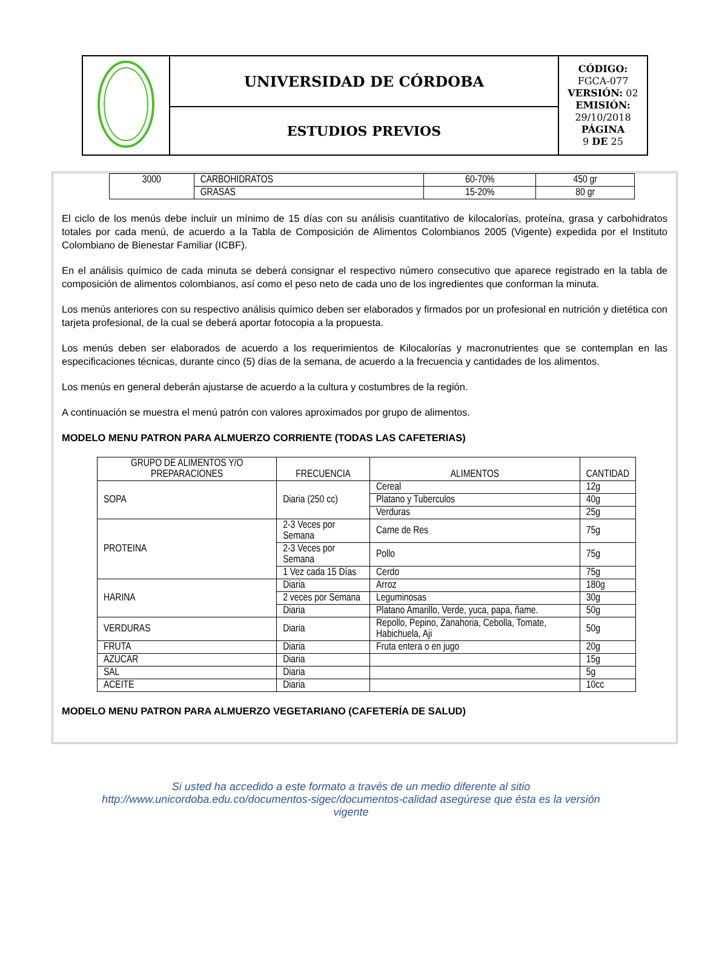| | UNIVERSIDAD DE CÓRDOBA | CÓDIGO: FGCA-077 VERSIÓN: 02 EMISIÓN: 29/10/2018 PÁGINA 9 DE 25 |
| | ESTUDIOS PREVIOS | |
| 3000 | CARBOHIDRATOS | 60-70% | 450 gr |
| | GRASAS | 15-20% | 80 gr |
El ciclo de los menús debe incluir un mínimo de 15 días con su análisis cuantitativo de kilocalorías, proteína, grasa y carbohidratos totales por cada menú, de acuerdo a la Tabla de Composición de Alimentos Colombianos 2005 (Vigente) expedida por el Instituto Colombiano de Bienestar Familiar (ICBF).
En el análisis químico de cada minuta se deberá consignar el respectivo número consecutivo que aparece registrado en la tabla de composición de alimentos colombianos, así como el peso neto de cada uno de los ingredientes que conforman la minuta.
Los menús anteriores con su respectivo análisis químico deben ser elaborados y firmados por un profesional en nutrición y dietética con tarjeta profesional, de la cual se deberá aportar fotocopia a la propuesta.
Los menús deben ser elaborados de acuerdo a los requerimientos de Kilocalorías y macronutrientes que se contemplan en las especificaciones técnicas, durante cinco (5) días de la semana, de acuerdo a la frecuencia y cantidades de los alimentos.
Los menús en general deberán ajustarse de acuerdo a la cultura y costumbres de la región.
A continuación se muestra el menú patrón con valores aproximados por grupo de alimentos.
MODELO MENU PATRON PARA ALMUERZO CORRIENTE (TODAS LAS CAFETERIAS)
| GRUPO DE ALIMENTOS Y/O PREPARACIONES | FRECUENCIA | ALIMENTOS | CANTIDAD |
| --- | --- | --- | --- |
| SOPA | Diaria (250 cc) | Cereal | 12g |
| | | Platano y Tuberculos | 40g |
| | | Verduras | 25g |
| PROTEINA | 2-3 Veces por Semana | Carne de Res | 75g |
| | 2-3 Veces por Semana | Pollo | 75g |
| | 1 Vez cada 15 Días | Cerdo | 75g |
| HARINA | Diaria | Arroz | 180g |
| | 2 veces por Semana | Leguminosas | 30g |
| | Diaria | Platano Amarillo, Verde, yuca, papa, ñame. | 50g |
| VERDURAS | Diaria | Repollo, Pepino, Zanahoria, Cebolla, Tomate, Habichuela, Aji | 50g |
| FRUTA | Diaria | Fruta entera o en jugo | 20g |
| AZUCAR | Diaria | | 15g |
| SAL | Diaria | | 5g |
| ACEITE | Diaria | | 10cc |
MODELO MENU PATRON PARA ALMUERZO VEGETARIANO (CAFETERÍA DE SALUD)
Si usted ha accedido a este formato a través de un medio diferente al sitio http://www.unicordoba.edu.co/documentos-sigec/documentos-calidad asegúrese que ésta es la versión vigente